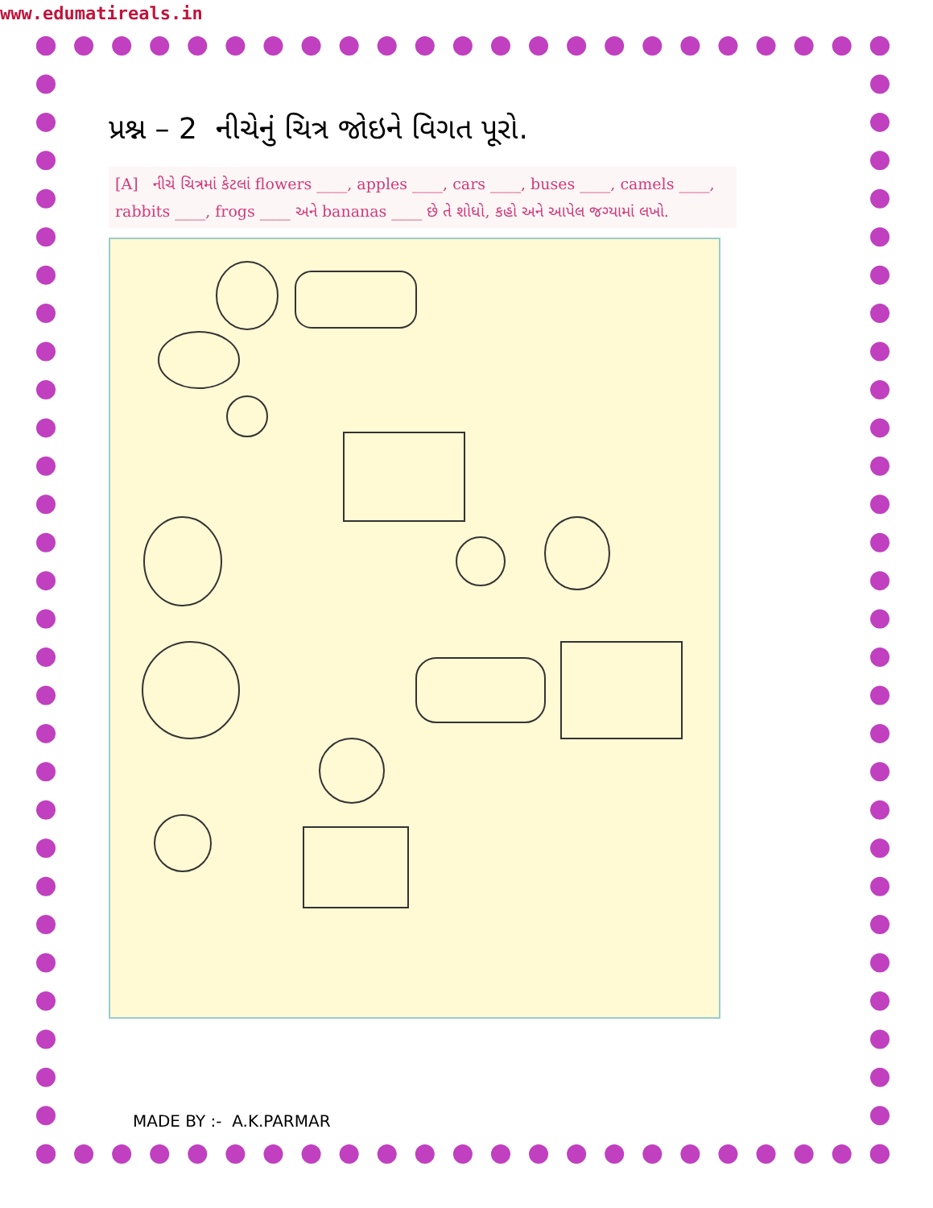www.edumatireals.in
પ્રશ્ન – 2 નીચેનું ચિત્ર જોઇને વિગત પૂરો.
[A] નીચે ચિત્રમાં કેટલાં flowers ____, apples ____, cars ____, buses ____, camels ____, rabbits ____, frogs ____ અને bananas ____ છે તે શોધો, કહો અને આપેલ જગ્યામાં લખો.
MADE BY :- A.K.PARMAR